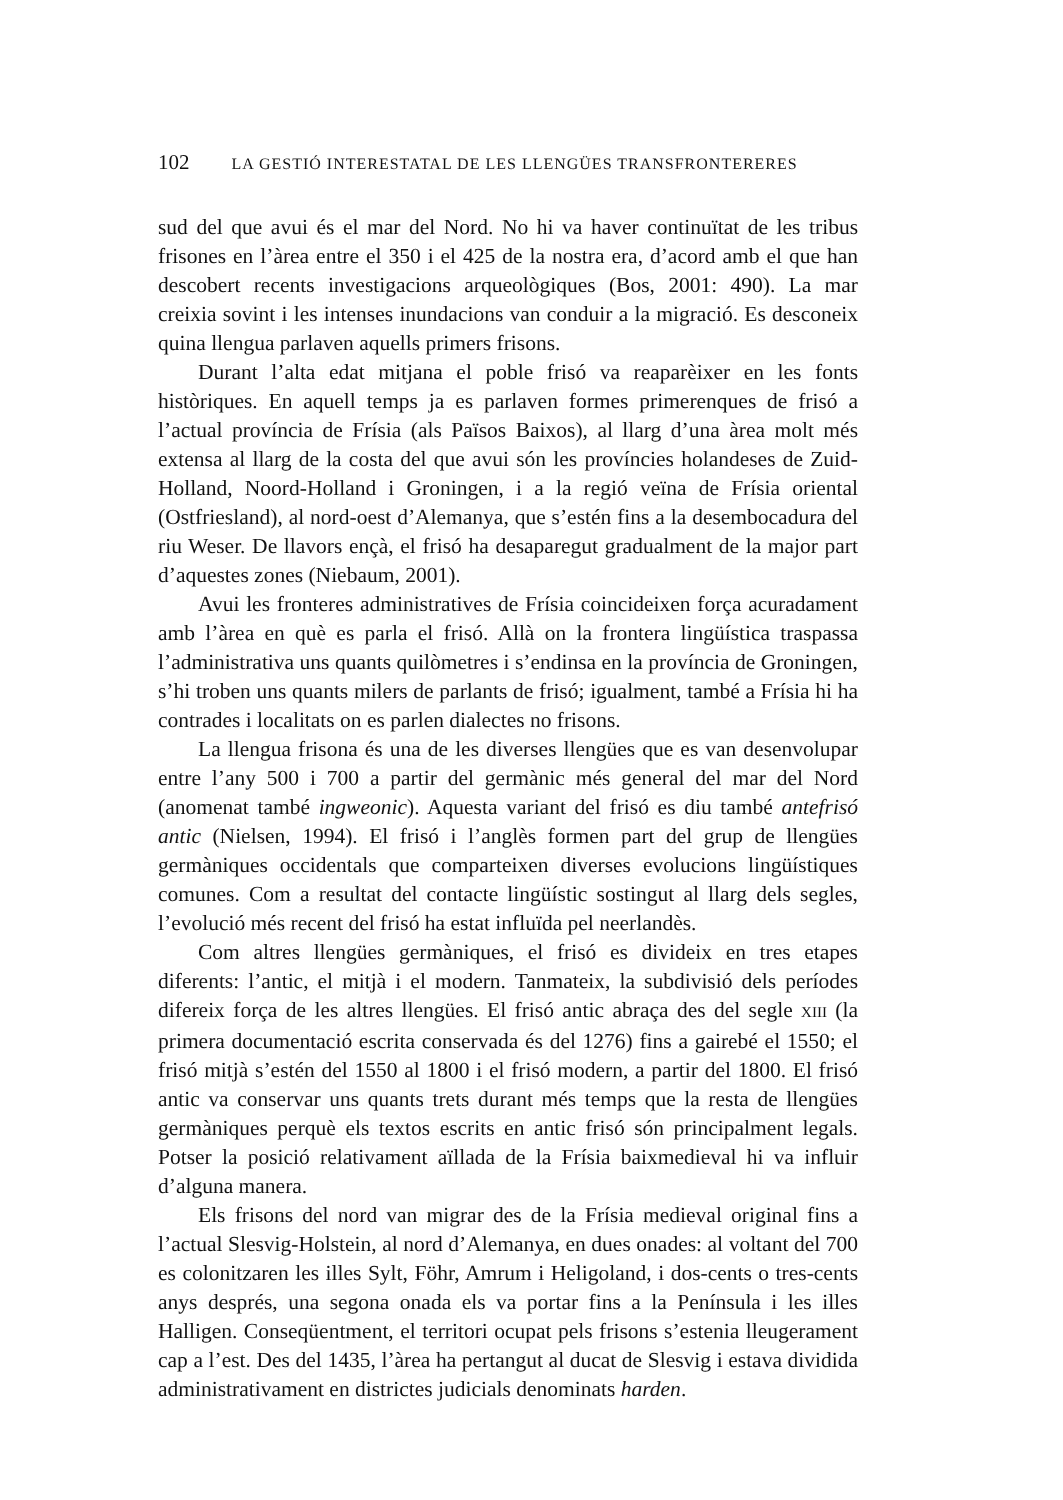102 LA GESTIÓ INTERESTATAL DE LES LLENGÜES TRANSFRONTERERES
sud del que avui és el mar del Nord. No hi va haver continuïtat de les tribus frisones en l’àrea entre el 350 i el 425 de la nostra era, d’acord amb el que han descobert recents investigacions arqueològiques (Bos, 2001: 490). La mar creixia sovint i les intenses inundacions van conduir a la migració. Es desconeix quina llengua parlaven aquells primers frisons.
Durant l’alta edat mitjana el poble frisó va reaparèixer en les fonts històriques. En aquell temps ja es parlaven formes primerenques de frisó a l’actual província de Frísia (als Països Baixos), al llarg d’una àrea molt més extensa al llarg de la costa del que avui són les províncies holandeses de Zuid-Holland, Noord-Holland i Groningen, i a la regió veïna de Frísia oriental (Ostfriesland), al nord-oest d’Alemanya, que s’estén fins a la desembocadura del riu Weser. De llavors ençà, el frisó ha desaparegut gradualment de la major part d’aquestes zones (Niebaum, 2001).
Avui les fronteres administratives de Frísia coincideixen força acuradament amb l’àrea en què es parla el frisó. Allà on la frontera lingüística traspassa l’administrativa uns quants quilòmetres i s’endinsa en la província de Groningen, s’hi troben uns quants milers de parlants de frisó; igualment, també a Frísia hi ha contrades i localitats on es parlen dialectes no frisons.
La llengua frisona és una de les diverses llengües que es van desenvolupar entre l’any 500 i 700 a partir del germànic més general del mar del Nord (anomenat també ingweonic). Aquesta variant del frisó es diu també antefrisó antic (Nielsen, 1994). El frisó i l’anglès formen part del grup de llengües germàniques occidentals que comparteixen diverses evolucions lingüístiques comunes. Com a resultat del contacte lingüístic sostingut al llarg dels segles, l’evolució més recent del frisó ha estat influïda pel neerlandès.
Com altres llengües germàniques, el frisó es divideix en tres etapes diferents: l’antic, el mitjà i el modern. Tanmateix, la subdivisió dels períodes difereix força de les altres llengües. El frisó antic abraça des del segle XIII (la primera documentació escrita conservada és del 1276) fins a gairebé el 1550; el frisó mitjà s’estén del 1550 al 1800 i el frisó modern, a partir del 1800. El frisó antic va conservar uns quants trets durant més temps que la resta de llengües germàniques perquè els textos escrits en antic frisó són principalment legals. Potser la posició relativament aïllada de la Frísia baixmedieval hi va influir d’alguna manera.
Els frisons del nord van migrar des de la Frísia medieval original fins a l’actual Slesvig-Holstein, al nord d’Alemanya, en dues onades: al voltant del 700 es colonitzaren les illes Sylt, Föhr, Amrum i Heligoland, i dos-cents o tres-cents anys després, una segona onada els va portar fins a la Península i les illes Halligen. Conseqüentment, el territori ocupat pels frisons s’estenia lleugerament cap a l’est. Des del 1435, l’àrea ha pertangut al ducat de Slesvig i estava dividida administrativament en districtes judicials denominats harden.